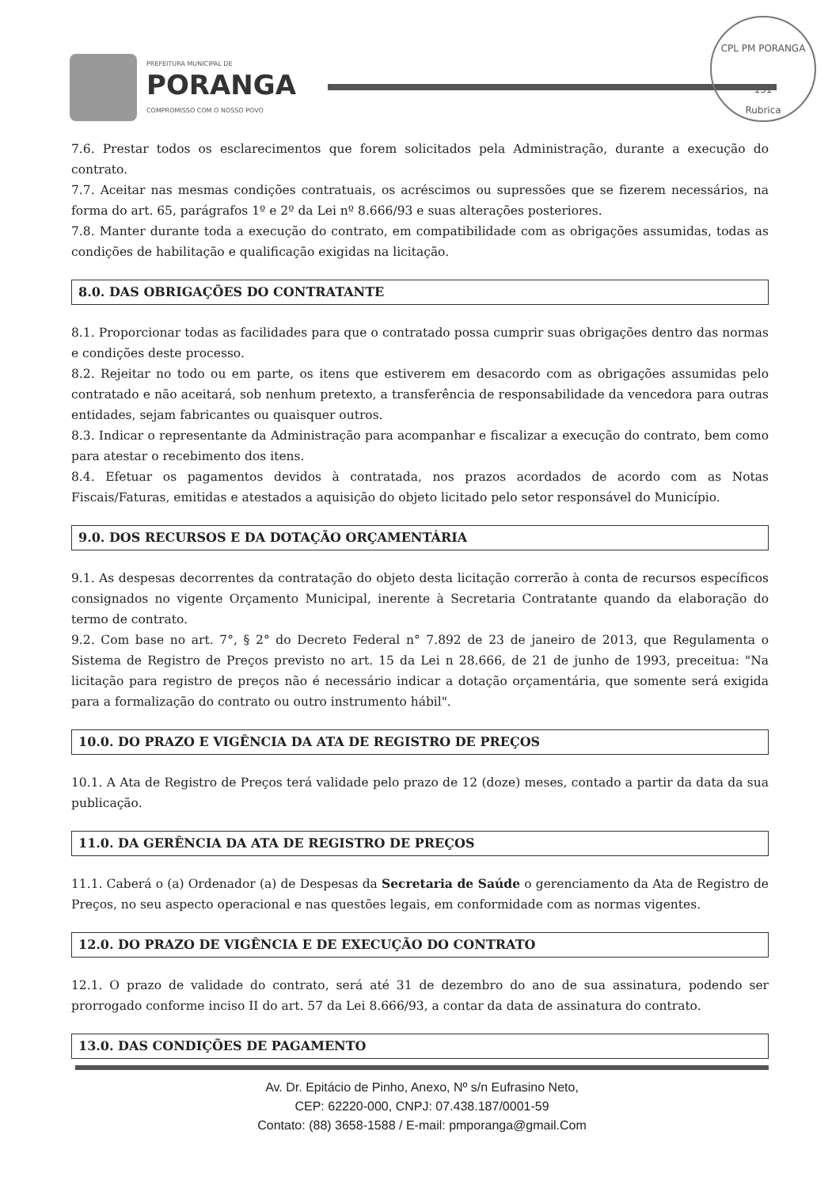PREFEITURA MUNICIPAL DE
PORANGA
COMPROMISSO COM O NOSSO POVO
CPL PM PORANGA
131
Rubrica
7.6. Prestar todos os esclarecimentos que forem solicitados pela Administração, durante a execução do contrato.
7.7. Aceitar nas mesmas condições contratuais, os acréscimos ou supressões que se fizerem necessários, na forma do art. 65, parágrafos 1º e 2º da Lei nº 8.666/93 e suas alterações posteriores.
7.8. Manter durante toda a execução do contrato, em compatibilidade com as obrigações assumidas, todas as condições de habilitação e qualificação exigidas na licitação.
8.0. DAS OBRIGAÇÕES DO CONTRATANTE
8.1. Proporcionar todas as facilidades para que o contratado possa cumprir suas obrigações dentro das normas e condições deste processo.
8.2. Rejeitar no todo ou em parte, os itens que estiverem em desacordo com as obrigações assumidas pelo contratado e não aceitará, sob nenhum pretexto, a transferência de responsabilidade da vencedora para outras entidades, sejam fabricantes ou quaisquer outros.
8.3. Indicar o representante da Administração para acompanhar e fiscalizar a execução do contrato, bem como para atestar o recebimento dos itens.
8.4. Efetuar os pagamentos devidos à contratada, nos prazos acordados de acordo com as Notas Fiscais/Faturas, emitidas e atestados a aquisição do objeto licitado pelo setor responsável do Município.
9.0. DOS RECURSOS E DA DOTAÇÃO ORÇAMENTÁRIA
9.1. As despesas decorrentes da contratação do objeto desta licitação correrão à conta de recursos específicos consignados no vigente Orçamento Municipal, inerente à Secretaria Contratante quando da elaboração do termo de contrato.
9.2. Com base no art. 7°, § 2° do Decreto Federal n° 7.892 de 23 de janeiro de 2013, que Regulamenta o Sistema de Registro de Preços previsto no art. 15 da Lei n 28.666, de 21 de junho de 1993, preceitua: "Na licitação para registro de preços não é necessário indicar a dotação orçamentária, que somente será exigida para a formalização do contrato ou outro instrumento hábil".
10.0. DO PRAZO E VIGÊNCIA DA ATA DE REGISTRO DE PREÇOS
10.1. A Ata de Registro de Preços terá validade pelo prazo de 12 (doze) meses, contado a partir da data da sua publicação.
11.0. DA GERÊNCIA DA ATA DE REGISTRO DE PREÇOS
11.1. Caberá o (a) Ordenador (a) de Despesas da Secretaria de Saúde o gerenciamento da Ata de Registro de Preços, no seu aspecto operacional e nas questões legais, em conformidade com as normas vigentes.
12.0. DO PRAZO DE VIGÊNCIA E DE EXECUÇÃO DO CONTRATO
12.1. O prazo de validade do contrato, será até 31 de dezembro do ano de sua assinatura, podendo ser prorrogado conforme inciso II do art. 57 da Lei 8.666/93, a contar da data de assinatura do contrato.
13.0. DAS CONDIÇÕES DE PAGAMENTO
Av. Dr. Epitácio de Pinho, Anexo, Nº s/n Eufrasino Neto,
CEP: 62220-000, CNPJ: 07.438.187/0001-59
Contato: (88) 3658-1588 / E-mail: pmporanga@gmail.Com